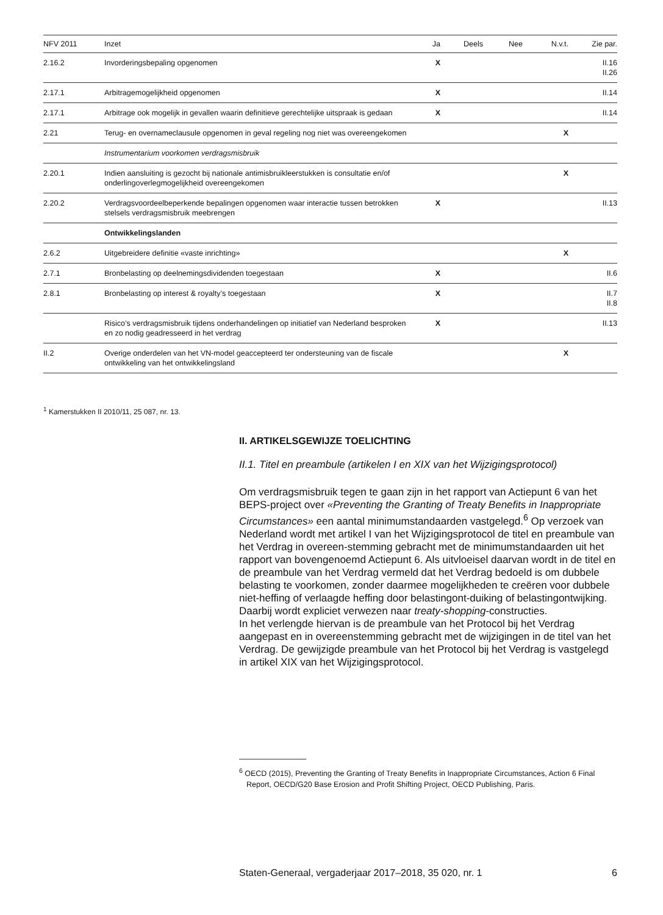| NFV 2011 | Inzet | Ja | Deels | Nee | N.v.t. | Zie par. |
| --- | --- | --- | --- | --- | --- | --- |
| 2.16.2 | Invorderingsbepaling opgenomen | X | | | | II.16 II.26 |
| 2.17.1 | Arbitragemogelijkheid opgenomen | X | | | | II.14 |
| 2.17.1 | Arbitrage ook mogelijk in gevallen waarin definitieve gerechtelijke uitspraak is gedaan | X | | | | II.14 |
| 2.21 | Terug- en overnameclausule opgenomen in geval regeling nog niet was overeengekomen | | | | X | |
| | Instrumentarium voorkomen verdragsmisbruik | | | | | |
| 2.20.1 | Indien aansluiting is gezocht bij nationale antimisbruikleerstukken is consultatie en/of onderlingoverlegmogelijkheid overeengekomen | | | | X | |
| 2.20.2 | Verdragsvoordeelbeperkende bepalingen opgenomen waar interactie tussen betrokken stelsels verdragsmisbruik meebrengen | X | | | | II.13 |
| | Ontwikkelingslanden | | | | | |
| 2.6.2 | Uitgebreidere definitie «vaste inrichting» | | | | X | |
| 2.7.1 | Bronbelasting op deelnemingsdividenden toegestaan | X | | | | II.6 |
| 2.8.1 | Bronbelasting op interest & royalty’s toegestaan | X | | | | II.7 II.8 |
| | Risico’s verdragsmisbruik tijdens onderhandelingen op initiatief van Nederland besproken en zo nodig geadresseerd in het verdrag | X | | | | II.13 |
| II.2 | Overige onderdelen van het VN-model geaccepteerd ter ondersteuning van de fiscale ontwikkeling van het ontwikkelingsland | | | | X | |
<sup>1</sup> Kamerstukken II 2010/11, 25 087, nr. 13.
II. ARTIKELSGEWIJZE TOELICHTING
II.1. Titel en preambule (artikelen I en XIX van het Wijzigingsprotocol)
Om verdragsmisbruik tegen te gaan zijn in het rapport van Actiepunt 6 van het BEPS-project over «Preventing the Granting of Treaty Benefits in Inappropriate Circumstances» een aantal minimumstandaarden vastgelegd.<sup>6</sup> Op verzoek van Nederland wordt met artikel I van het Wijzigingsprotocol de titel en preambule van het Verdrag in overeen-stemming gebracht met de minimumstandaarden uit het rapport van bovengenoemd Actiepunt 6. Als uitvloeisel daarvan wordt in de titel en de preambule van het Verdrag vermeld dat het Verdrag bedoeld is om dubbele belasting te voorkomen, zonder daarmee mogelijkheden te creëren voor dubbele niet-heffing of verlaagde heffing door belastingont-duiking of belastingontwijking. Daarbij wordt expliciet verwezen naar treaty-shopping-constructies.
In het verlengde hiervan is de preambule van het Protocol bij het Verdrag aangepast en in overeenstemming gebracht met de wijzigingen in de titel van het Verdrag. De gewijzigde preambule van het Protocol bij het Verdrag is vastgelegd in artikel XIX van het Wijzigingsprotocol.
<sup>6</sup> OECD (2015), Preventing the Granting of Treaty Benefits in Inappropriate Circumstances, Action 6 Final Report, OECD/G20 Base Erosion and Profit Shifting Project, OECD Publishing, Paris.
Staten-Generaal, vergaderjaar 2017–2018, 35 020, nr. 1 6